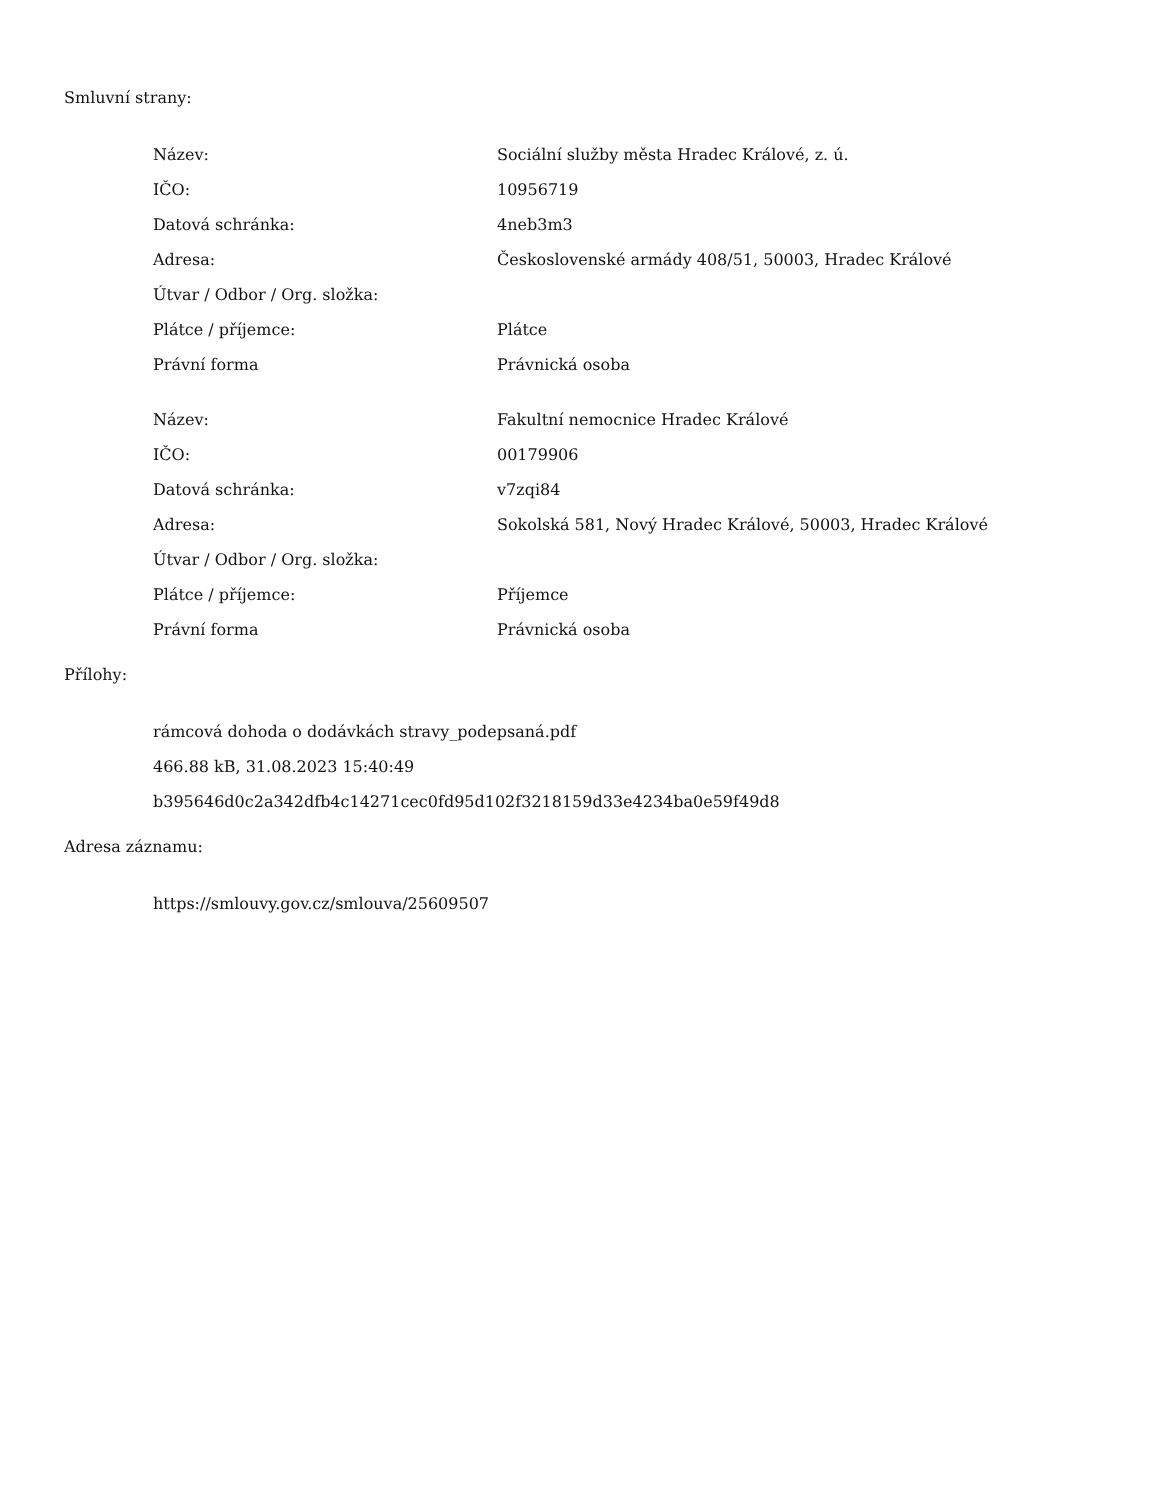Smluvní strany:
| Název: | Sociální služby města Hradec Králové, z. ú. |
| IČO: | 10956719 |
| Datová schránka: | 4neb3m3 |
| Adresa: | Československé armády 408/51, 50003, Hradec Králové |
| Útvar / Odbor / Org. složka: | |
| Plátce / příjemce: | Plátce |
| Právní forma | Právnická osoba |
| Název: | Fakultní nemocnice Hradec Králové |
| IČO: | 00179906 |
| Datová schránka: | v7zqi84 |
| Adresa: | Sokolská 581, Nový Hradec Králové, 50003, Hradec Králové |
| Útvar / Odbor / Org. složka: | |
| Plátce / příjemce: | Příjemce |
| Právní forma | Právnická osoba |
Přílohy:
rámcová dohoda o dodávkách stravy_podepsaná.pdf
466.88 kB, 31.08.2023 15:40:49
b395646d0c2a342dfb4c14271cec0fd95d102f3218159d33e4234ba0e59f49d8
Adresa záznamu:
https://smlouvy.gov.cz/smlouva/25609507